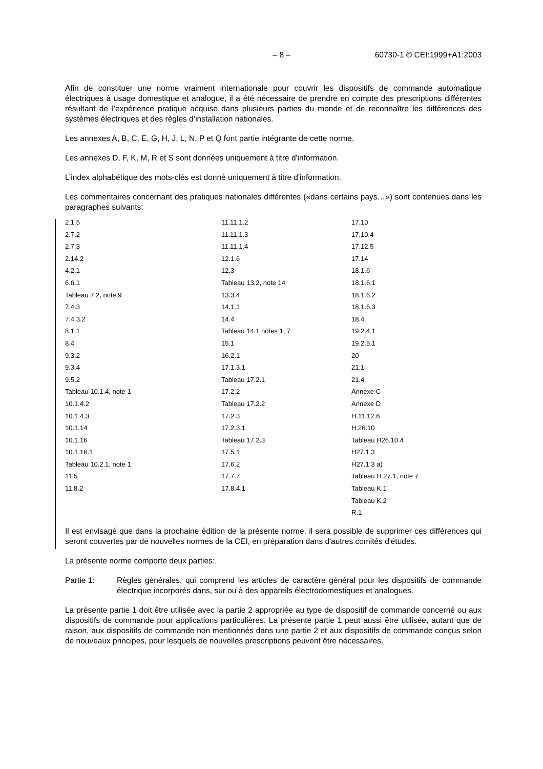– 8 – 60730-1 © CEI:1999+A1:2003
Afin de constituer une norme vraiment internationale pour couvrir les dispositifs de commande automatique électriques à usage domestique et analogue, il a été nécessaire de prendre en compte des prescriptions différentes résultant de l’expérience pratique acquise dans plusieurs parties du monde et de reconnaître les différences des systèmes électriques et des règles d’installation nationales.
Les annexes A, B, C, E, G, H, J, L, N, P et Q font partie intégrante de cette norme.
Les annexes D, F, K, M, R et S sont données uniquement à titre d'information.
L’index alphabétique des mots-clés est donné uniquement à titre d'information.
Les commentaires concernant des pratiques nationales différentes («dans certains pays…») sont contenues dans les paragraphes suivants:
2.1.5
2.7.2
2.7.3
2.14.2
4.2.1
6.6.1
Tableau 7.2, note 9
7.4.3
7.4.3.2
8.1.1
8.4
9.3.2
9.3.4
9.5.2
Tableau 10.1.4, note 1
10.1.4.2
10.1.4.3
10.1.14
10.1.16
10.1.16.1
Tableau 10.2.1, note 1
11.5
11.8.2
11.11.1.2
11.11.1.3
11.11.1.4
12.1.6
12.3
Tableau 13.2, note 14
13.3.4
14.1.1
14.4
Tableau 14.1 notes 1, 7
15.1
16.2.1
17.1.3.1
Tableau 17.2.1
17.2.2
Tableau 17.2.2
17.2.3
17.2.3.1
Tableau 17.2.3
17.5.1
17.6.2
17.7.7
17.8.4.1
17.10
17.10.4
17.12.5
17.14
18.1.6
18.1.6.1
18.1.6.2
18.1.6.3
18.4
19.2.4.1
19.2.5.1
20
21.1
21.4
Annexe C
Annexe D
H.11.12.6
H.26.10
Tableau H26.10.4
H27.1.3
H27.1.3 a)
Tableau H.27.1, note 7
Tableau K.1
Tableau K.2
R.1
Il est envisagé que dans la prochaine édition de la présente norme, il sera possible de supprimer ces différences qui seront couvertes par de nouvelles normes de la CEI, en préparation dans d'autres comités d'études.
La présente norme comporte deux parties:
Partie 1: Règles générales, qui comprend les articles de caractère général pour les dispositifs de commande électrique incorporés dans, sur ou à des appareils électrodomestiques et analogues.
La présente partie 1 doit être utilisée avec la partie 2 appropriée au type de dispositif de commande concerné ou aux dispositifs de commande pour applications particulières. La présente partie 1 peut aussi être utilisée, autant que de raison, aux dispositifs de commande non mentionnés dans une partie 2 et aux dispositifs de commande conçus selon de nouveaux principes, pour lesquels de nouvelles prescriptions peuvent être nécessaires.